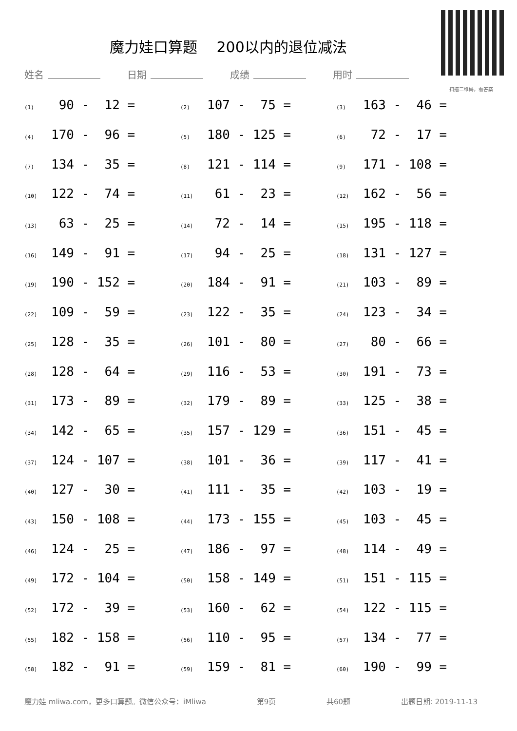魔力娃口算题　 200以内的退位减法
扫描二维码，看答案
姓名 日期 成绩 用时
| (1) 90 - 12 = | (2) 107 - 75 = | (3) 163 - 46 = |
| (4) 170 - 96 = | (5) 180 - 125 = | (6) 72 - 17 = |
| (7) 134 - 35 = | (8) 121 - 114 = | (9) 171 - 108 = |
| (10) 122 - 74 = | (11) 61 - 23 = | (12) 162 - 56 = |
| (13) 63 - 25 = | (14) 72 - 14 = | (15) 195 - 118 = |
| (16) 149 - 91 = | (17) 94 - 25 = | (18) 131 - 127 = |
| (19) 190 - 152 = | (20) 184 - 91 = | (21) 103 - 89 = |
| (22) 109 - 59 = | (23) 122 - 35 = | (24) 123 - 34 = |
| (25) 128 - 35 = | (26) 101 - 80 = | (27) 80 - 66 = |
| (28) 128 - 64 = | (29) 116 - 53 = | (30) 191 - 73 = |
| (31) 173 - 89 = | (32) 179 - 89 = | (33) 125 - 38 = |
| (34) 142 - 65 = | (35) 157 - 129 = | (36) 151 - 45 = |
| (37) 124 - 107 = | (38) 101 - 36 = | (39) 117 - 41 = |
| (40) 127 - 30 = | (41) 111 - 35 = | (42) 103 - 19 = |
| (43) 150 - 108 = | (44) 173 - 155 = | (45) 103 - 45 = |
| (46) 124 - 25 = | (47) 186 - 97 = | (48) 114 - 49 = |
| (49) 172 - 104 = | (50) 158 - 149 = | (51) 151 - 115 = |
| (52) 172 - 39 = | (53) 160 - 62 = | (54) 122 - 115 = |
| (55) 182 - 158 = | (56) 110 - 95 = | (57) 134 - 77 = |
| (58) 182 - 91 = | (59) 159 - 81 = | (60) 190 - 99 = |
魔力娃 mliwa.com，更多口算题。微信公众号：iMliwa 第9页 共60题 出题日期: 2019-11-13